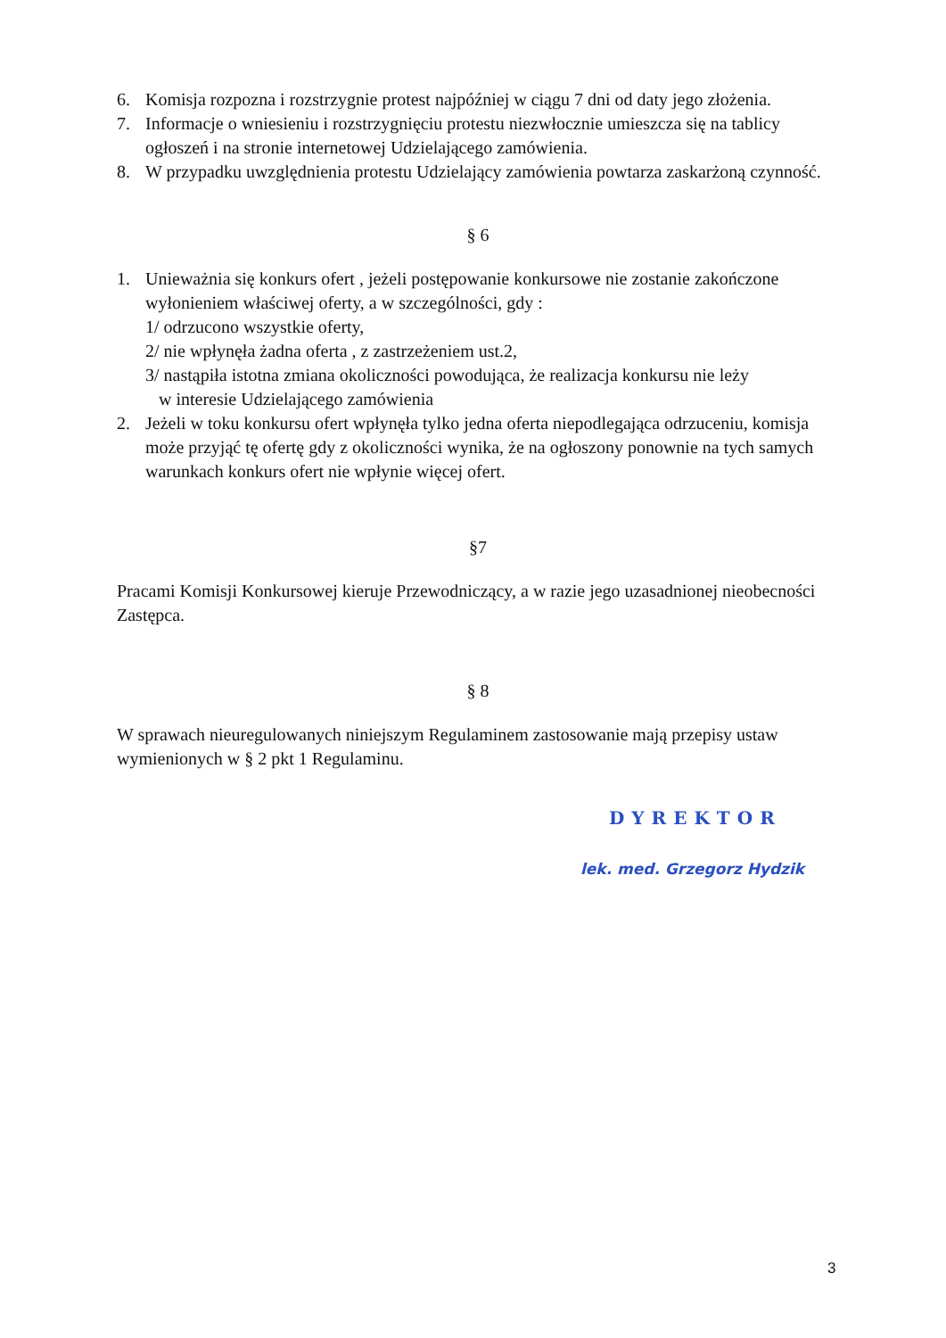6. Komisja rozpozna i rozstrzygnie protest najpóźniej w ciągu 7 dni od daty jego złożenia.
7. Informacje o wniesieniu i rozstrzygnięciu protestu niezwłocznie umieszcza się na tablicy ogłoszeń i na stronie internetowej Udzielającego zamówienia.
8. W przypadku uwzględnienia protestu Udzielający zamówienia powtarza zaskarżoną czynność.
§ 6
1. Unieważnia się konkurs ofert , jeżeli postępowanie konkursowe nie zostanie zakończone wyłonieniem właściwej oferty, a w szczególności, gdy :
1/ odrzucono wszystkie oferty,
2/ nie wpłynęła żadna oferta , z zastrzeżeniem ust.2,
3/ nastąpiła istotna zmiana okoliczności powodująca, że realizacja konkursu nie leży
w interesie Udzielającego zamówienia
2. Jeżeli w toku konkursu ofert wpłynęła tylko jedna oferta niepodlegająca odrzuceniu, komisja może przyjąć tę ofertę gdy z okoliczności wynika, że na ogłoszony ponownie na tych samych warunkach konkurs ofert nie wpłynie więcej ofert.
§7
Pracami Komisji Konkursowej kieruje Przewodniczący, a w razie jego uzasadnionej nieobecności Zastępca.
§ 8
W sprawach nieuregulowanych niniejszym Regulaminem zastosowanie mają przepisy ustaw wymienionych w § 2 pkt 1 Regulaminu.
DYREKTOR
lek. med. Grzegorz Hydzik
3